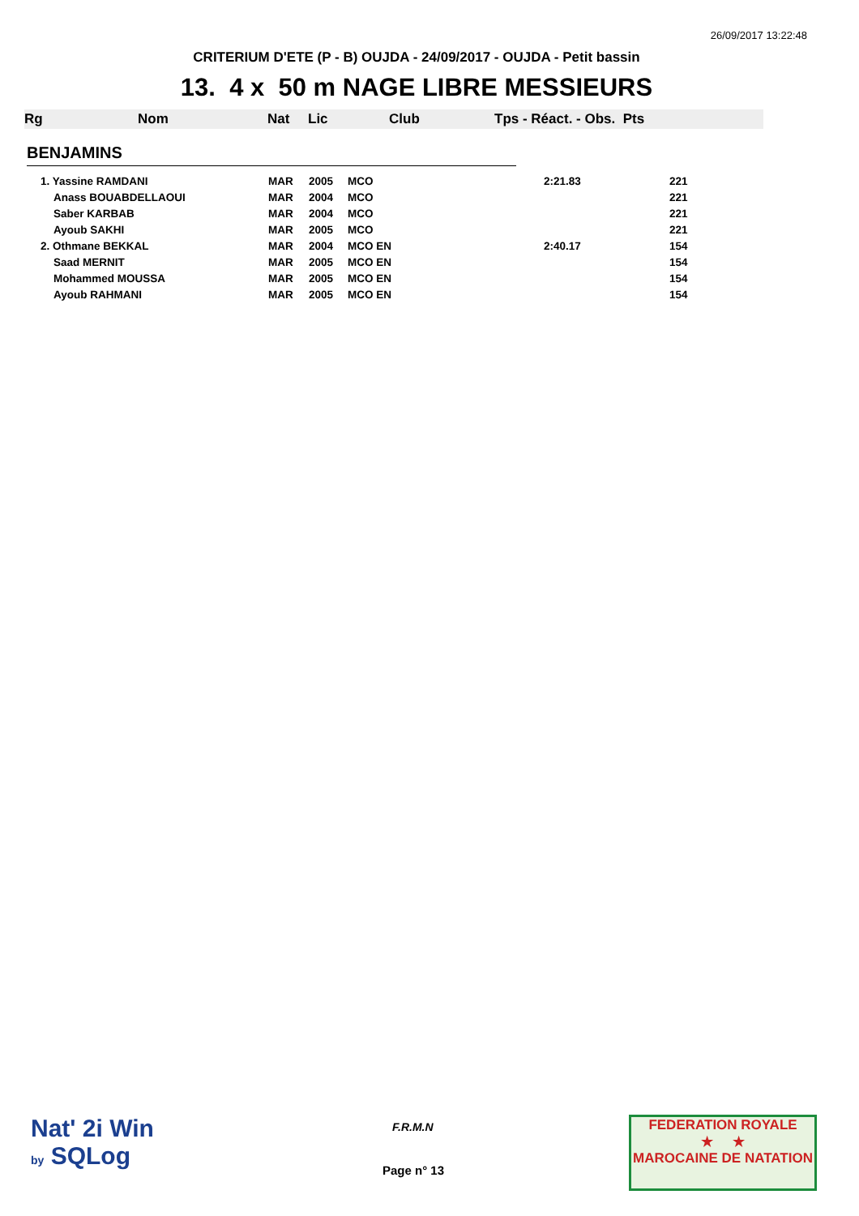26/09/2017 13:22:48
CRITERIUM D'ETE (P - B) OUJDA - 24/09/2017 - OUJDA - Petit bassin
13. 4 x 50 m NAGE LIBRE MESSIEURS
| Rg | Nom | Nat | Lic | Club | Tps - Réact. - Obs. Pts |
BENJAMINS
| 1. Yassine RAMDANI | MAR | 2005 | MCO | 2:21.83 | 221 |
| Anass BOUABDELLAOUI | MAR | 2004 | MCO | | 221 |
| Saber KARBAB | MAR | 2004 | MCO | | 221 |
| Ayoub SAKHI | MAR | 2005 | MCO | | 221 |
| 2. Othmane BEKKAL | MAR | 2004 | MCO EN | 2:40.17 | 154 |
| Saad MERNIT | MAR | 2005 | MCO EN | | 154 |
| Mohammed MOUSSA | MAR | 2005 | MCO EN | | 154 |
| Ayoub RAHMANI | MAR | 2005 | MCO EN | | 154 |
Nat' 2i Win
by SQLog
F.R.M.N
Page n° 13
FEDERATION ROYALE
★ ★
MAROCAINE DE NATATION